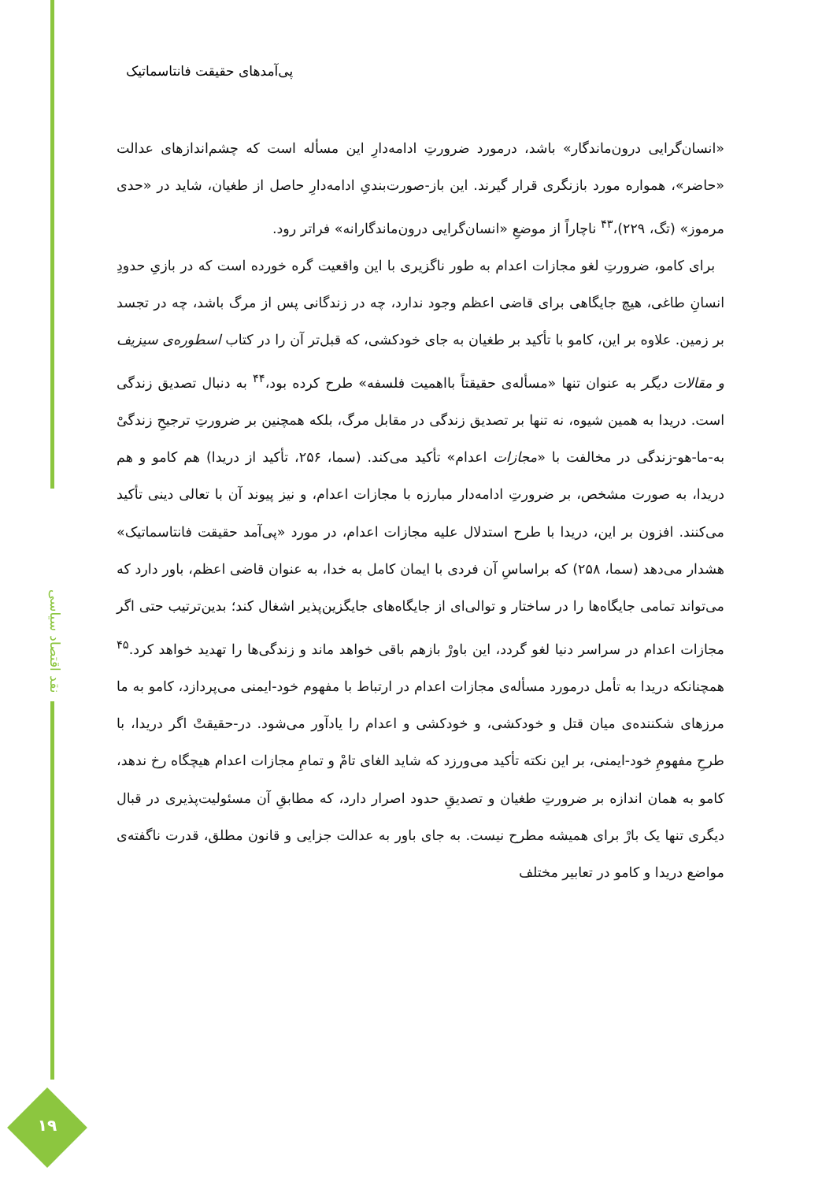پی‌آمدهای حقیقت فانتاسماتیک
«انسان‌گرایی درون‌ماندگار» باشد، درمورد ضرورتِ ادامه‌دارِ این مسأله است که چشم‌اندازهای عدالت «حاضر»، همواره مورد بازنگری قرار گیرند. این باز-صورت‌بندیِ ادامه‌دارِ حاصل از طغیان، شاید در «حدی مرموز» (تگ، ۲۲۹)،<sup>۴۳</sup> ناچاراً از موضعِ «انسان‌گرایی درون‌ماندگارانه» فراتر رود.
برای کامو، ضرورتِ لغو مجازات اعدام به طور ناگزیری با این واقعیت گره خورده است که در بازیِ حدودِ انسانِ طاغی، هیچ جایگاهی برای قاضی اعظم وجود ندارد، چه در زندگانی پس از مرگ باشد، چه در تجسد بر زمین. علاوه بر این، کامو با تأکید بر طغیان به جای خودکشی، که قبل‌تر آن را در کتاب اسطوره‌ی سیزیف و مقالات دیگر به عنوان تنها «مسأله‌ی حقیقتاً بااهمیت فلسفه» طرح کرده بود،<sup>۴۴</sup> به دنبال تصدیق زندگی است. دریدا به همین شیوه، نه تنها بر تصدیق زندگی در مقابل مرگ، بلکه همچنین بر ضرورتِ ترجیحِ زندگیْ به-ما-هو-زندگی در مخالفت با «مجازات اعدام» تأکید می‌کند. (سما، ۲۵۶، تأکید از دریدا) هم کامو و هم دریدا، به صورت مشخص، بر ضرورتِ ادامه‌دار مبارزه با مجازات اعدام، و نیز پیوند آن با تعالی دینی تأکید می‌کنند. افزون بر این، دریدا با طرح استدلال علیه مجازات اعدام، در مورد «پی‌آمد حقیقت فانتاسماتیک» هشدار می‌دهد (سما، ۲۵۸) که براساسِ آن فردی با ایمان کامل به خدا، به عنوان قاضی اعظم، باور دارد که می‌تواند تمامی جایگاه‌ها را در ساختار و توالی‌ای از جایگاه‌های جایگزین‌پذیر اشغال کند؛ بدین‌ترتیب حتی اگر مجازات اعدام در سراسر دنیا لغو گردد، این باورْ بازهم باقی خواهد ماند و زندگی‌ها را تهدید خواهد کرد.<sup>۴۵</sup> همچنانکه دریدا به تأمل درمورد مسأله‌ی مجازات اعدام در ارتباط با مفهوم خود-ایمنی می‌پردازد، کامو به ما مرزهای شکننده‌ی میان قتل و خودکشی، و خودکشی و اعدام را یادآور می‌شود. در-حقیقتْ اگر دریدا، با طرحِ مفهومِ خود-ایمنی، بر این نکته تأکید می‌ورزد که شاید الغای تامْ و تمامِ مجازات اعدام هیچگاه رخ ندهد، کامو به همان اندازه بر ضرورتِ طغیان و تصدیقِ حدود اصرار دارد، که مطابقِ آن مسئولیت‌پذیری در قبال دیگری تنها یک بارْ برای همیشه مطرح نیست. به جای باور به عدالت جزایی و قانون مطلق، قدرت ناگفته‌ی مواضع دریدا و کامو در تعابیر مختلف
نقد اقتصاد سیاسی
۱۹